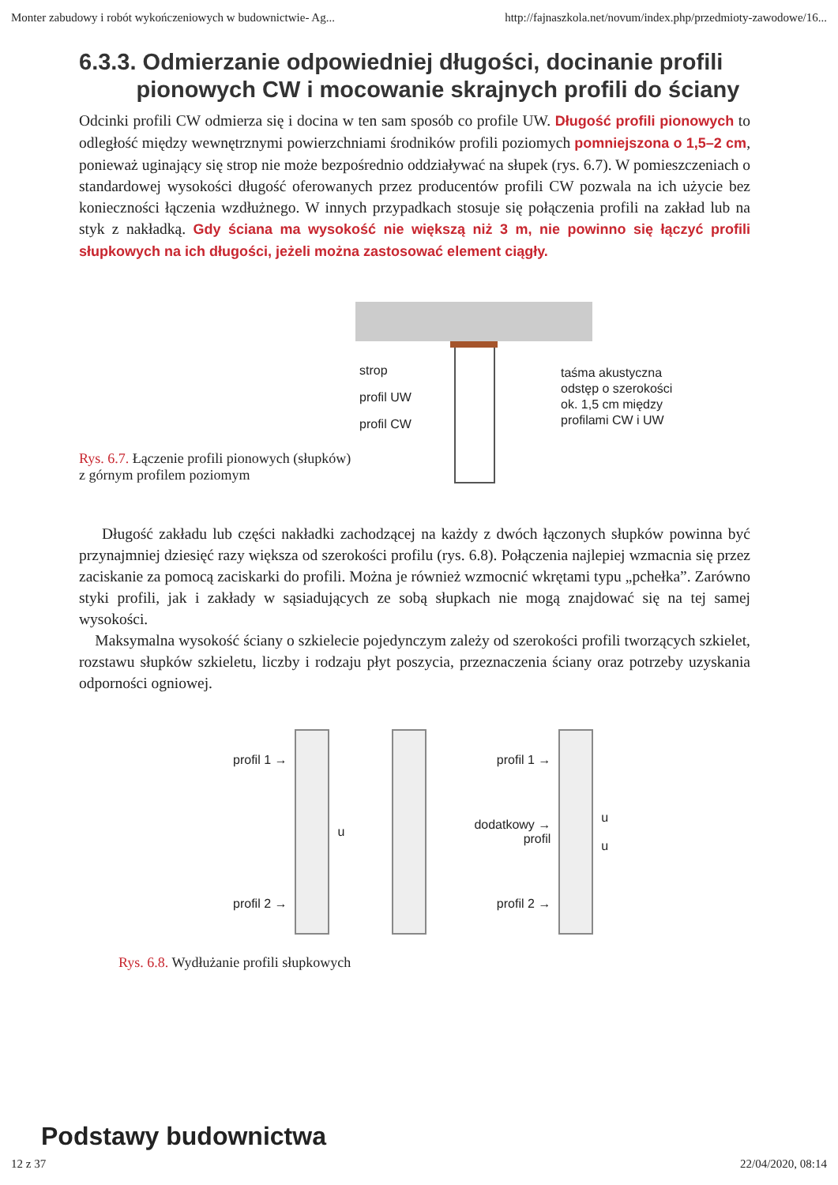Monter zabudowy i robót wykończeniowych w budownictwie- Ag... http://fajnaszkola.net/novum/index.php/przedmioty-zawodowe/16...
6.3.3. Odmierzanie odpowiedniej długości, docinanie profili
pionowych CW i mocowanie skrajnych profili do ściany
Odcinki profili CW odmierza się i docina w ten sam sposób co profile UW. Długość profili pionowych to odległość między wewnętrznymi powierzchniami środników profili poziomych pomniejszona o 1,5–2 cm, ponieważ uginający się strop nie może bezpośrednio oddziaływać na słupek (rys. 6.7). W pomieszczeniach o standardowej wysokości długość oferowanych przez producentów profili CW pozwala na ich użycie bez konieczności łączenia wzdłużnego. W innych przypadkach stosuje się połączenia profili na zakład lub na styk z nakładką. Gdy ściana ma wysokość nie większą niż 3 m, nie powinno się łączyć profili słupkowych na ich długości, jeżeli można zastosować element ciągły.
Rys. 6.7. Łączenie profili pionowych (słupków) z górnym profilem poziomym
strop
profil UW
profil CW
taśma akustyczna
odstęp o szerokości
ok. 1,5 cm między
profilami CW i UW
Długość zakładu lub części nakładki zachodzącej na każdy z dwóch łączonych słupków powinna być przynajmniej dziesięć razy większa od szerokości profilu (rys. 6.8). Połączenia najlepiej wzmacnia się przez zaciskanie za pomocą zaciskarki do profili. Można je również wzmocnić wkrętami typu „pchełka”. Zarówno styki profili, jak i zakłady w sąsiadujących ze sobą słupkach nie mogą znajdować się na tej samej wysokości.
Maksymalna wysokość ściany o szkielecie pojedynczym zależy od szerokości profili tworzących szkielet, rozstawu słupków szkieletu, liczby i rodzaju płyt poszycia, przeznaczenia ściany oraz potrzeby uzyskania odporności ogniowej.
profil 1 →
profil 2 →
u
profil 1 →
dodatkowy →
profil
profil 2 →
u
u
Rys. 6.8. Wydłużanie profili słupkowych
Podstawy budownictwa
12 z 37 22/04/2020, 08:14